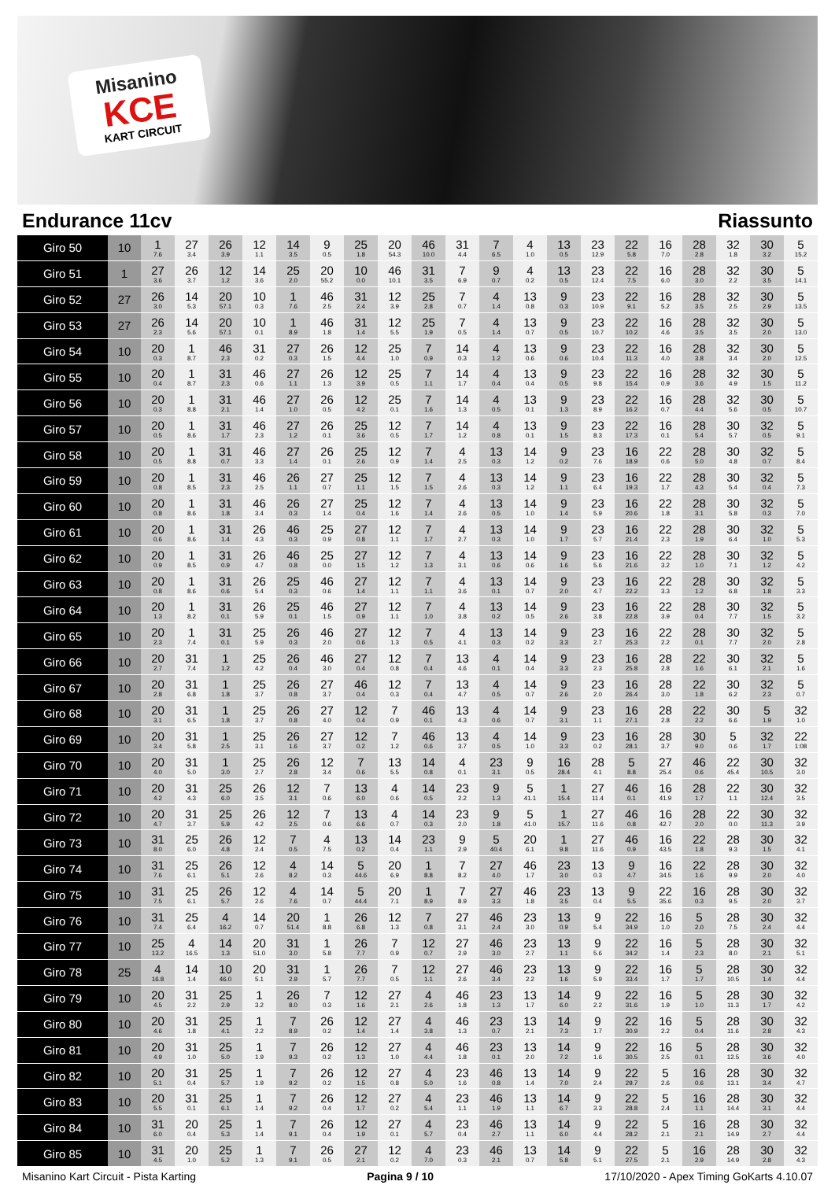Misanino
KCE
KART CIRCUIT
Endurance 11cv Riassunto
| Giro 50 | 10 | 1 7.6 | 27 3.4 | 26 3.9 | 12 1.1 | 14 3.5 | 9 0.5 | 25 1.8 | 20 54.3 | 46 10.0 | 31 4.4 | 7 6.5 | 4 1.0 | 13 0.5 | 23 12.9 | 22 5.8 | 16 7.0 | 28 2.8 | 32 1.8 | 30 3.2 | 5 15.2 |
| Giro 51 | 1 | 27 3.6 | 26 3.7 | 12 1.2 | 14 3.6 | 25 2.0 | 20 55.2 | 10 0.0 | 46 10.1 | 31 3.5 | 7 6.9 | 9 0.7 | 4 0.2 | 13 0.5 | 23 12.4 | 22 7.5 | 16 6.0 | 28 3.0 | 32 2.2 | 30 3.5 | 5 14.1 |
| Giro 52 | 27 | 26 3.0 | 14 5.3 | 20 57.1 | 10 0.3 | 1 7.6 | 46 2.5 | 31 2.4 | 12 3.9 | 25 2.8 | 7 0.7 | 4 1.4 | 13 0.8 | 9 0.3 | 23 10.9 | 22 9.1 | 16 5.2 | 28 3.5 | 32 2.5 | 30 2.9 | 5 13.5 |
| Giro 53 | 27 | 26 2.3 | 14 5.6 | 20 57.1 | 10 0.1 | 1 8.9 | 46 1.8 | 31 1.4 | 12 5.5 | 25 1.9 | 7 0.5 | 4 1.4 | 13 0.7 | 9 0.5 | 23 10.7 | 22 10.2 | 16 4.6 | 28 3.5 | 32 3.5 | 30 2.0 | 5 13.0 |
| Giro 54 | 10 | 20 0.3 | 1 8.7 | 46 2.3 | 31 0.2 | 27 0.3 | 26 1.5 | 12 4.4 | 25 1.0 | 7 0.9 | 14 0.3 | 4 1.2 | 13 0.6 | 9 0.6 | 23 10.4 | 22 11.3 | 16 4.0 | 28 3.8 | 32 3.4 | 30 2.0 | 5 12.5 |
| Giro 55 | 10 | 20 0.4 | 1 8.7 | 31 2.3 | 46 0.6 | 27 1.1 | 26 1.3 | 12 3.9 | 25 0.5 | 7 1.1 | 14 1.7 | 4 0.4 | 13 0.4 | 9 0.5 | 23 9.8 | 22 15.4 | 16 0.9 | 28 3.6 | 32 4.9 | 30 1.5 | 5 11.2 |
| Giro 56 | 10 | 20 0.3 | 1 8.8 | 31 2.1 | 46 1.4 | 27 1.0 | 26 0.5 | 12 4.2 | 25 0.1 | 7 1.6 | 14 1.3 | 4 0.5 | 13 0.1 | 9 1.3 | 23 8.9 | 22 16.2 | 16 0.7 | 28 4.4 | 32 5.6 | 30 0.5 | 5 10.7 |
| Giro 57 | 10 | 20 0.5 | 1 8.6 | 31 1.7 | 46 2.3 | 27 1.2 | 26 0.1 | 25 3.6 | 12 0.5 | 7 1.7 | 14 1.2 | 4 0.8 | 13 0.1 | 9 1.5 | 23 8.3 | 22 17.3 | 16 0.1 | 28 5.4 | 30 5.7 | 32 0.5 | 5 9.1 |
| Giro 58 | 10 | 20 0.5 | 1 8.8 | 31 0.7 | 46 3.3 | 27 1.4 | 26 0.1 | 25 2.6 | 12 0.9 | 7 1.4 | 4 2.5 | 13 0.3 | 14 1.2 | 9 0.2 | 23 7.6 | 16 18.9 | 22 0.6 | 28 5.0 | 30 4.8 | 32 0.7 | 5 8.4 |
| Giro 59 | 10 | 20 0.8 | 1 8.5 | 31 2.3 | 46 2.5 | 26 1.1 | 27 0.7 | 25 1.1 | 12 1.5 | 7 1.5 | 4 2.6 | 13 0.3 | 14 1.2 | 9 1.1 | 23 6.4 | 16 19.3 | 22 1.7 | 28 4.3 | 30 5.4 | 32 0.4 | 5 7.3 |
| Giro 60 | 10 | 20 0.8 | 1 8.6 | 31 1.8 | 46 3.4 | 26 0.3 | 27 1.4 | 25 0.4 | 12 1.6 | 7 1.4 | 4 2.6 | 13 0.5 | 14 1.0 | 9 1.4 | 23 5.9 | 16 20.6 | 22 1.8 | 28 3.1 | 30 5.8 | 32 0.3 | 5 7.0 |
| Giro 61 | 10 | 20 0.6 | 1 8.6 | 31 1.4 | 26 4.3 | 46 0.3 | 25 0.9 | 27 0.8 | 12 1.1 | 7 1.7 | 4 2.7 | 13 0.3 | 14 1.0 | 9 1.7 | 23 5.7 | 16 21.4 | 22 2.3 | 28 1.9 | 30 6.4 | 32 1.0 | 5 5.3 |
| Giro 62 | 10 | 20 0.9 | 1 8.5 | 31 0.9 | 26 4.7 | 46 0.8 | 25 0.0 | 27 1.5 | 12 1.2 | 7 1.3 | 4 3.1 | 13 0.6 | 14 0.6 | 9 1.6 | 23 5.6 | 16 21.6 | 22 3.2 | 28 1.0 | 30 7.1 | 32 1.2 | 5 4.2 |
| Giro 63 | 10 | 20 0.8 | 1 8.6 | 31 0.6 | 26 5.4 | 25 0.3 | 46 0.6 | 27 1.4 | 12 1.1 | 7 1.1 | 4 3.6 | 13 0.1 | 14 0.7 | 9 2.0 | 23 4.7 | 16 22.2 | 22 3.3 | 28 1.2 | 30 6.8 | 32 1.8 | 5 3.3 |
| Giro 64 | 10 | 20 1.3 | 1 8.2 | 31 0.1 | 26 5.9 | 25 0.1 | 46 1.5 | 27 0.9 | 12 1.1 | 7 1.0 | 4 3.8 | 13 0.2 | 14 0.5 | 9 2.6 | 23 3.8 | 16 22.8 | 22 3.9 | 28 0.4 | 30 7.7 | 32 1.5 | 5 3.2 |
| Giro 65 | 10 | 20 2.3 | 1 7.4 | 31 0.1 | 25 5.9 | 26 0.3 | 46 2.0 | 27 0.6 | 12 1.3 | 7 0.5 | 4 4.1 | 13 0.3 | 14 0.2 | 9 3.3 | 23 2.7 | 16 25.3 | 22 2.2 | 28 0.1 | 30 7.7 | 32 2.0 | 5 2.8 |
| Giro 66 | 10 | 20 2.7 | 31 7.4 | 1 1.2 | 25 4.2 | 26 0.4 | 46 3.0 | 27 0.4 | 12 0.8 | 7 0.4 | 13 4.6 | 4 0.1 | 14 0.4 | 9 3.3 | 23 2.3 | 16 25.8 | 28 2.8 | 22 1.6 | 30 6.1 | 32 2.1 | 5 1.6 |
| Giro 67 | 10 | 20 2.8 | 31 6.8 | 1 1.8 | 25 3.7 | 26 0.8 | 27 3.7 | 46 0.4 | 12 0.3 | 7 0.4 | 13 4.7 | 4 0.5 | 14 0.7 | 9 2.6 | 23 2.0 | 16 26.4 | 28 3.0 | 22 1.8 | 30 6.2 | 32 2.3 | 5 0.7 |
| Giro 68 | 10 | 20 3.1 | 31 6.5 | 1 1.8 | 25 3.7 | 26 0.8 | 27 4.0 | 12 0.4 | 7 0.9 | 46 0.1 | 13 4.3 | 4 0.6 | 14 0.7 | 9 3.1 | 23 1.1 | 16 27.1 | 28 2.8 | 22 2.2 | 30 6.6 | 5 1.9 | 32 1.0 |
| Giro 69 | 10 | 20 3.4 | 31 5.8 | 1 2.5 | 25 3.1 | 26 1.6 | 27 3.7 | 12 0.2 | 7 1.2 | 46 0.6 | 13 3.7 | 4 0.5 | 14 1.0 | 9 3.3 | 23 0.2 | 16 28.1 | 28 3.7 | 30 9.0 | 5 0.6 | 32 1.7 | 22 1:08 |
| Giro 70 | 10 | 20 4.0 | 31 5.0 | 1 3.0 | 25 2.7 | 26 2.8 | 12 3.4 | 7 0.6 | 13 5.5 | 14 0.8 | 4 0.1 | 23 3.1 | 9 0.5 | 16 28.4 | 28 4.1 | 5 8.8 | 27 25.4 | 46 0.6 | 22 45.4 | 30 10.5 | 32 3.0 |
| Giro 71 | 10 | 20 4.2 | 31 4.3 | 25 6.0 | 26 3.5 | 12 3.1 | 7 0.6 | 13 6.0 | 4 0.6 | 14 0.5 | 23 2.2 | 9 1.3 | 5 41.1 | 1 15.4 | 27 11.4 | 46 0.1 | 16 41.9 | 28 1.7 | 22 1.1 | 30 12.4 | 32 3.5 |
| Giro 72 | 10 | 20 4.7 | 31 3.7 | 25 5.9 | 26 4.2 | 12 2.5 | 7 0.6 | 13 6.6 | 4 0.7 | 14 0.3 | 23 2.0 | 9 1.8 | 5 41.0 | 1 15.7 | 27 11.6 | 46 0.8 | 16 42.7 | 28 2.0 | 22 0.0 | 30 11.3 | 32 3.9 |
| Giro 73 | 10 | 31 8.0 | 25 6.0 | 26 4.8 | 12 2.4 | 7 0.5 | 4 7.5 | 13 0.2 | 14 0.4 | 23 1.1 | 9 2.9 | 5 40.4 | 20 6.1 | 1 9.8 | 27 11.6 | 46 0.9 | 16 43.5 | 22 1.8 | 28 9.3 | 30 1.5 | 32 4.1 |
| Giro 74 | 10 | 31 7.6 | 25 6.1 | 26 5.1 | 12 2.6 | 4 8.2 | 14 0.3 | 5 44.6 | 20 6.9 | 1 8.8 | 7 8.2 | 27 4.0 | 46 1.7 | 23 3.0 | 13 0.3 | 9 4.7 | 16 34.5 | 22 1.6 | 28 9.9 | 30 2.0 | 32 4.0 |
| Giro 75 | 10 | 31 7.5 | 25 6.1 | 26 5.7 | 12 2.6 | 4 7.6 | 14 0.7 | 5 44.4 | 20 7.1 | 1 8.9 | 7 8.9 | 27 3.3 | 46 1.8 | 23 3.5 | 13 0.4 | 9 5.5 | 22 35.6 | 16 0.3 | 28 9.5 | 30 2.0 | 32 3.7 |
| Giro 76 | 10 | 31 7.4 | 25 6.4 | 4 16.2 | 14 0.7 | 20 51.4 | 1 8.8 | 26 6.8 | 12 1.3 | 7 0.8 | 27 3.1 | 46 2.4 | 23 3.0 | 13 0.9 | 9 5.4 | 22 34.9 | 16 1.0 | 5 2.0 | 28 7.5 | 30 2.4 | 32 4.4 |
| Giro 77 | 10 | 25 13.2 | 4 16.5 | 14 1.3 | 20 51.0 | 31 3.0 | 1 5.8 | 26 7.7 | 7 0.9 | 12 0.7 | 27 2.9 | 46 3.0 | 23 2.7 | 13 1.1 | 9 5.6 | 22 34.2 | 16 1.4 | 5 2.3 | 28 8.0 | 30 2.1 | 32 5.1 |
| Giro 78 | 25 | 4 16.8 | 14 1.4 | 10 46.0 | 20 5.1 | 31 2.9 | 1 5.7 | 26 7.7 | 7 0.5 | 12 1.1 | 27 2.6 | 46 3.4 | 23 2.2 | 13 1.6 | 9 5.9 | 22 33.4 | 16 1.7 | 5 1.7 | 28 10.5 | 30 1.4 | 32 4.4 |
| Giro 79 | 10 | 20 4.5 | 31 2.2 | 25 2.9 | 1 3.2 | 26 8.0 | 7 0.3 | 12 1.6 | 27 2.1 | 4 2.6 | 46 1.8 | 23 1.3 | 13 1.7 | 14 6.0 | 9 2.2 | 22 31.6 | 16 1.9 | 5 1.0 | 28 11.3 | 30 1.7 | 32 4.2 |
| Giro 80 | 10 | 20 4.6 | 31 1.8 | 25 4.1 | 1 2.2 | 7 8.9 | 26 0.2 | 12 1.4 | 27 1.4 | 4 3.8 | 46 1.3 | 23 0.7 | 13 2.1 | 14 7.3 | 9 1.7 | 22 30.9 | 16 2.2 | 5 0.4 | 28 11.6 | 30 2.8 | 32 4.3 |
| Giro 81 | 10 | 20 4.9 | 31 1.0 | 25 5.0 | 1 1.9 | 7 9.3 | 26 0.2 | 12 1.3 | 27 1.0 | 4 4.4 | 46 1.8 | 23 0.1 | 13 2.0 | 14 7.2 | 9 1.6 | 22 30.5 | 16 2.5 | 5 0.1 | 28 12.5 | 30 3.6 | 32 4.0 |
| Giro 82 | 10 | 20 5.1 | 31 0.4 | 25 5.7 | 1 1.9 | 7 9.2 | 26 0.2 | 12 1.5 | 27 0.8 | 4 5.0 | 23 1.6 | 46 0.8 | 13 1.4 | 14 7.0 | 9 2.4 | 22 29.7 | 5 2.6 | 16 0.6 | 28 13.1 | 30 3.4 | 32 4.7 |
| Giro 83 | 10 | 20 5.5 | 31 0.1 | 25 6.1 | 1 1.4 | 7 9.2 | 26 0.4 | 12 1.7 | 27 0.2 | 4 5.4 | 23 1.1 | 46 1.9 | 13 1.1 | 14 6.7 | 9 3.3 | 22 28.8 | 5 2.4 | 16 1.1 | 28 14.4 | 30 3.1 | 32 4.4 |
| Giro 84 | 10 | 31 6.0 | 20 0.4 | 25 5.3 | 1 1.4 | 7 9.1 | 26 0.4 | 12 1.9 | 27 0.1 | 4 5.7 | 23 0.4 | 46 2.7 | 13 1.1 | 14 6.0 | 9 4.4 | 22 28.2 | 5 2.1 | 16 2.1 | 28 14.9 | 30 2.7 | 32 4.4 |
| Giro 85 | 10 | 31 4.5 | 20 1.0 | 25 5.2 | 1 1.3 | 7 9.1 | 26 0.5 | 27 2.1 | 12 0.2 | 4 7.0 | 23 0.3 | 46 2.1 | 13 0.7 | 14 5.8 | 9 5.1 | 22 27.5 | 5 2.1 | 16 2.9 | 28 14.9 | 30 2.8 | 32 4.3 |
Misanino Kart Circuit - Pista Karting Pagina 9 / 10 17/10/2020 - Apex Timing GoKarts 4.10.07